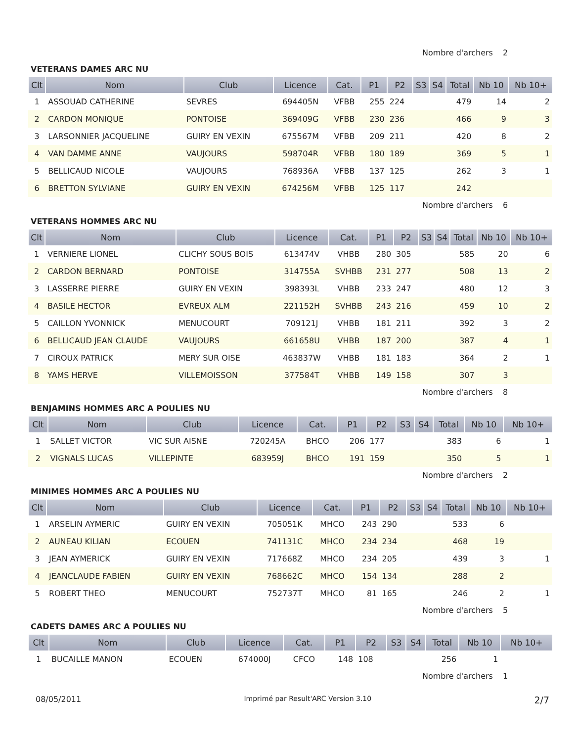Nombre d'archers 2
VETERANS DAMES ARC NU
| Clt | Nom | Club | Licence | Cat. | P1 | P2 | S3 | S4 | Total | Nb 10 | Nb 10+ |
| --- | --- | --- | --- | --- | --- | --- | --- | --- | --- | --- | --- |
| 1 | ASSOUAD CATHERINE | SEVRES | 694405N | VFBB | 255 | 224 | | | 479 | 14 | 2 |
| 2 | CARDON MONIQUE | PONTOISE | 369409G | VFBB | 230 | 236 | | | 466 | 9 | 3 |
| 3 | LARSONNIER JACQUELINE | GUIRY EN VEXIN | 675567M | VFBB | 209 | 211 | | | 420 | 8 | 2 |
| 4 | VAN DAMME ANNE | VAUJOURS | 598704R | VFBB | 180 | 189 | | | 369 | 5 | 1 |
| 5 | BELLICAUD NICOLE | VAUJOURS | 768936A | VFBB | 137 | 125 | | | 262 | 3 | 1 |
| 6 | BRETTON SYLVIANE | GUIRY EN VEXIN | 674256M | VFBB | 125 | 117 | | | 242 | | |
Nombre d'archers 6
VETERANS HOMMES ARC NU
| Clt | Nom | Club | Licence | Cat. | P1 | P2 | S3 | S4 | Total | Nb 10 | Nb 10+ |
| --- | --- | --- | --- | --- | --- | --- | --- | --- | --- | --- | --- |
| 1 | VERNIERE LIONEL | CLICHY SOUS BOIS | 613474V | VHBB | 280 | 305 | | | 585 | 20 | 6 |
| 2 | CARDON BERNARD | PONTOISE | 314755A | SVHBB | 231 | 277 | | | 508 | 13 | 2 |
| 3 | LASSERRE PIERRE | GUIRY EN VEXIN | 398393L | VHBB | 233 | 247 | | | 480 | 12 | 3 |
| 4 | BASILE HECTOR | EVREUX ALM | 221152H | SVHBB | 243 | 216 | | | 459 | 10 | 2 |
| 5 | CAILLON YVONNICK | MENUCOURT | 709121J | VHBB | 181 | 211 | | | 392 | 3 | 2 |
| 6 | BELLICAUD JEAN CLAUDE | VAUJOURS | 661658U | VHBB | 187 | 200 | | | 387 | 4 | 1 |
| 7 | CIROUX PATRICK | MERY SUR OISE | 463837W | VHBB | 181 | 183 | | | 364 | 2 | 1 |
| 8 | YAMS HERVE | VILLEMOISSON | 377584T | VHBB | 149 | 158 | | | 307 | 3 | |
Nombre d'archers 8
BENJAMINS HOMMES ARC A POULIES NU
| Clt | Nom | Club | Licence | Cat. | P1 | P2 | S3 | S4 | Total | Nb 10 | Nb 10+ |
| --- | --- | --- | --- | --- | --- | --- | --- | --- | --- | --- | --- |
| 1 | SALLET VICTOR | VIC SUR AISNE | 720245A | BHCO | 206 | 177 | | | 383 | 6 | 1 |
| 2 | VIGNALS LUCAS | VILLEPINTE | 683959J | BHCO | 191 | 159 | | | 350 | 5 | 1 |
Nombre d'archers 2
MINIMES HOMMES ARC A POULIES NU
| Clt | Nom | Club | Licence | Cat. | P1 | P2 | S3 | S4 | Total | Nb 10 | Nb 10+ |
| --- | --- | --- | --- | --- | --- | --- | --- | --- | --- | --- | --- |
| 1 | ARSELIN AYMERIC | GUIRY EN VEXIN | 705051K | MHCO | 243 | 290 | | | 533 | 6 | |
| 2 | AUNEAU KILIAN | ECOUEN | 741131C | MHCO | 234 | 234 | | | 468 | 19 | |
| 3 | JEAN AYMERICK | GUIRY EN VEXIN | 717668Z | MHCO | 234 | 205 | | | 439 | 3 | 1 |
| 4 | JEANCLAUDE FABIEN | GUIRY EN VEXIN | 768662C | MHCO | 154 | 134 | | | 288 | 2 | |
| 5 | ROBERT THEO | MENUCOURT | 752737T | MHCO | 81 | 165 | | | 246 | 2 | 1 |
Nombre d'archers 5
CADETS DAMES ARC A POULIES NU
| Clt | Nom | Club | Licence | Cat. | P1 | P2 | S3 | S4 | Total | Nb 10 | Nb 10+ |
| --- | --- | --- | --- | --- | --- | --- | --- | --- | --- | --- | --- |
| 1 | BUCAILLE MANON | ECOUEN | 674000J | CFCO | 148 | 108 | | | 256 | 1 | |
Nombre d'archers 1
08/05/2011 Imprimé par Result'ARC Version 3.10 2/7